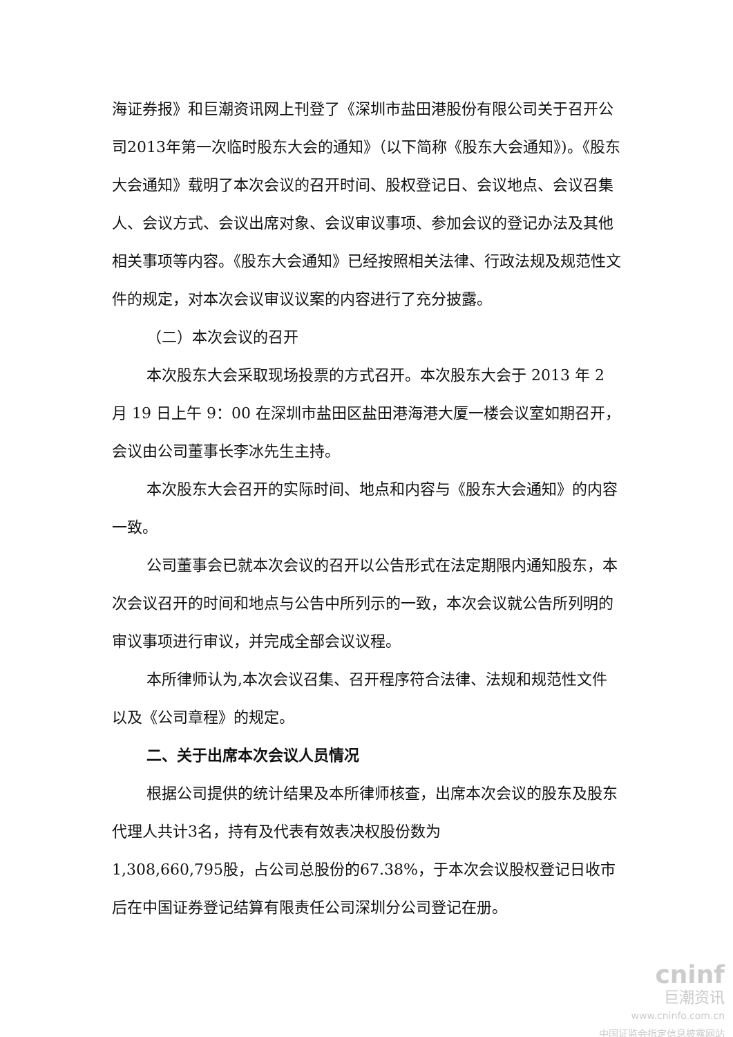海证券报》和巨潮资讯网上刊登了《深圳市盐田港股份有限公司关于召开公司2013年第一次临时股东大会的通知》（以下简称《股东大会通知》)。《股东大会通知》载明了本次会议的召开时间、股权登记日、会议地点、会议召集人、会议方式、会议出席对象、会议审议事项、参加会议的登记办法及其他相关事项等内容。《股东大会通知》已经按照相关法律、行政法规及规范性文件的规定，对本次会议审议议案的内容进行了充分披露。
（二）本次会议的召开
本次股东大会采取现场投票的方式召开。本次股东大会于 2013 年 2 月 19 日上午 9：00 在深圳市盐田区盐田港海港大厦一楼会议室如期召开，会议由公司董事长李冰先生主持。
本次股东大会召开的实际时间、地点和内容与《股东大会通知》的内容一致。
公司董事会已就本次会议的召开以公告形式在法定期限内通知股东，本次会议召开的时间和地点与公告中所列示的一致，本次会议就公告所列明的审议事项进行审议，并完成全部会议议程。
本所律师认为,本次会议召集、召开程序符合法律、法规和规范性文件以及《公司章程》的规定。
二、关于出席本次会议人员情况
根据公司提供的统计结果及本所律师核查，出席本次会议的股东及股东代理人共计3名，持有及代表有效表决权股份数为
1,308,660,795股，占公司总股份的67.38%，于本次会议股权登记日收市后在中国证券登记结算有限责任公司深圳分公司登记在册。
cninf
巨潮资讯
www.cninfo.com.cn
中国证监会指定信息披露网站